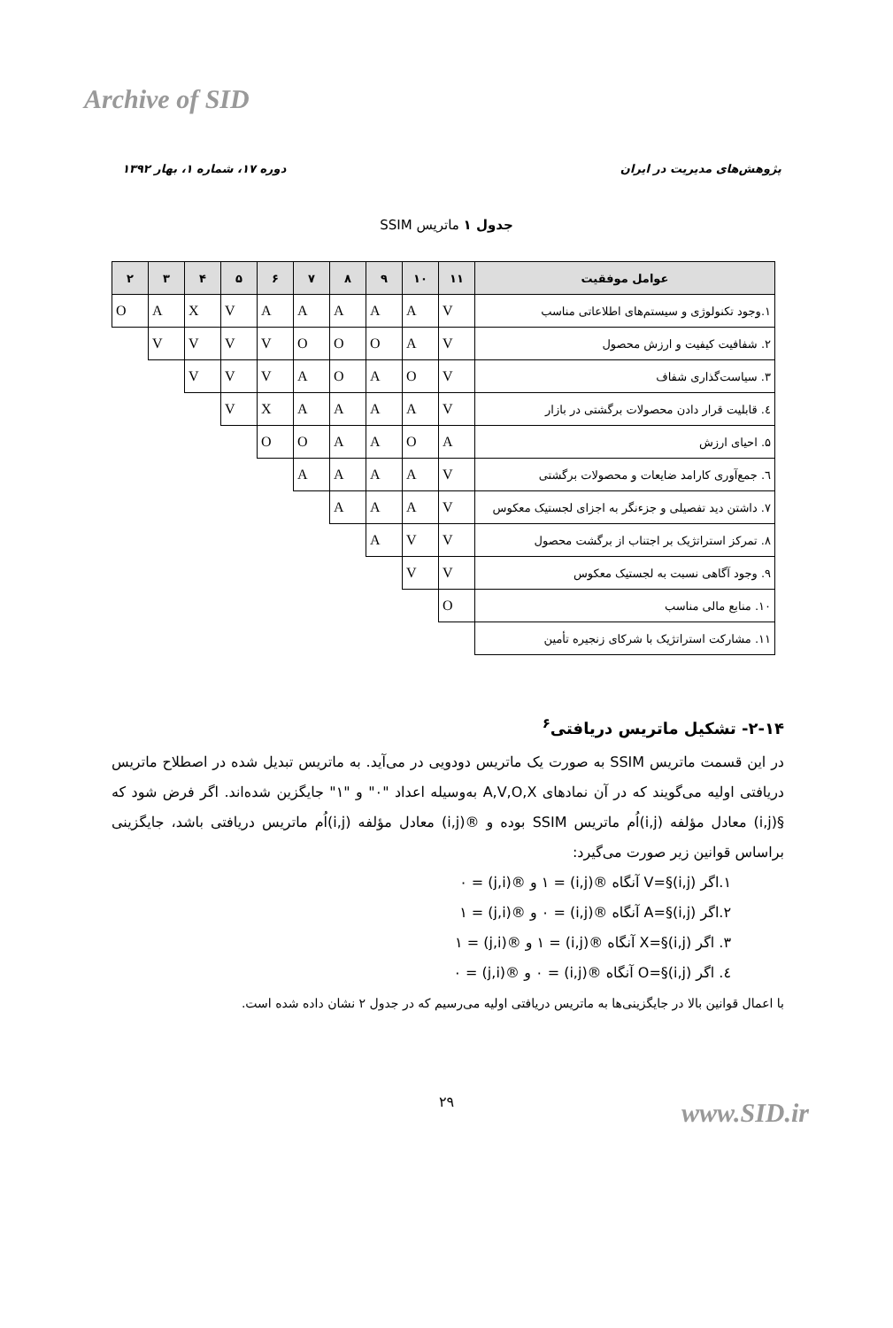Archive of SID
دوره ۱۷، شماره ۱، بهار ۱۳۹۲ پژوهش‌های مدیریت در ایران
جدول ۱ ماتریس SSIM
| عوامل موفقیت | ۱۱ | ۱۰ | ۹ | ۸ | ۷ | ۶ | ۵ | ۴ | ۳ | ۲ |
| --- | --- | --- | --- | --- | --- | --- | --- | --- | --- | --- |
| ۱.وجود تکنولوژی و سیستم‌های اطلاعاتی مناسب | V | A | A | A | A | A | V | X | A | O |
| ۲. شفافیت کیفیت و ارزش محصول | V | A | O | O | O | V | V | V | V | |
| ۳. سیاست‌گذاری شفاف | V | O | A | O | A | V | V | V | | |
| ٤. قابلیت قرار دادن محصولات برگشتی در بازار | V | A | A | A | A | X | V | | | |
| ۵. احیای ارزش | A | O | A | A | O | O | | | | |
| ٦. جمع‌آوری کارامد ضایعات و محصولات برگشتی | V | A | A | A | A | | | | | |
| ۷. داشتن دید تفصیلی و جزءنگر به اجزای لجستیک معکوس | V | A | A | A | | | | | | |
| ۸. تمرکز استراتژیک بر اجتناب از برگشت محصول | V | V | A | | | | | | | |
| ۹. وجود آگاهی نسبت به لجستیک معکوس | V | V | | | | | | | | |
| ۱۰. منابع مالی مناسب | O | | | | | | | | | |
| ۱۱. مشارکت استراتژیک با شرکای زنجیره تأمین | | | | | | | | | | |
۲-۱۴- تشکیل ماتریس دریافتی<sup>۶</sup>
در این قسمت ماتریس SSIM به صورت یک ماتریس دودویی در می‌آید. به ماتریس تبدیل شده در اصطلاح ماتریس دریافتی اولیه می‌گویند که در آن نمادهای A,V,O,X به‌وسیله اعداد "۰" و "۱" جایگزین شده‌اند. اگر فرض شود که §(i,j) معادل مؤلفه (i,j)اُم ماتریس SSIM بوده و ®(i,j) معادل مؤلفه (i,j)اُم ماتریس دریافتی باشد، جایگزینی براساس قوانین زیر صورت می‌گیرد:
۱.اگر V=§(i,j) آنگاه ®(i,j) = ۱ و ®(j,i) = ۰
۲.اگر A=§(i,j) آنگاه ®(i,j) = ۰ و ®(j,i) = ۱
۳. اگر X=§(i,j) آنگاه ®(i,j) = ۱ و ®(j,i) = ۱
٤. اگر O=§(i,j) آنگاه ®(i,j) = ۰ و ®(j,i) = ۰
با اعمال قوانین بالا در جایگزینی‌ها به ماتریس دریافتی اولیه می‌رسیم که در جدول ۲ نشان داده شده است.
۲۹ www.SID.ir